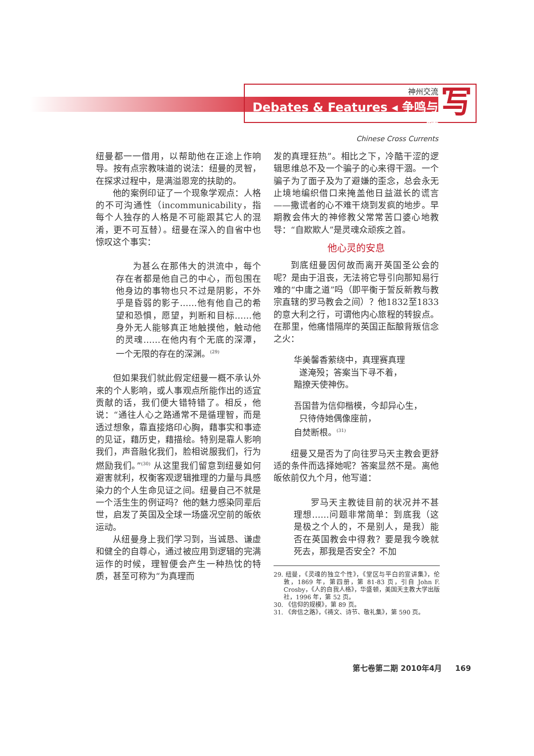神州交流
Debates & Features ◂ 争鸣与特
Chinese Cross Currents
写
纽曼都一一借用，以帮助他在正途上作响导。按有点宗教味道的说法：纽曼的灵智，在探求过程中，是满溢恩宠的扶助的。
他的案例印证了一个现象学观点：人格的不可沟通性（incommunicability，指每个人独存的人格是不可能跟其它人的混淆，更不可互替）。纽曼在深入的自省中也惊叹这个事实：
为甚么在那伟大的洪流中，每个存在者都是他自己的中心，而包围在他身边的事物也只不过是阴影，不外乎是昏弱的影子……他有他自己的希望和恐惧，愿望，判断和目标……他身外无人能够真正地触摸他，触动他的灵魂……在他内有个无底的深潭，一个无限的存在的深渊。<sup>(29)</sup>
但如果我们就此假定纽曼一概不承认外来的个人影响，或人事观点所能作出的适宜贡献的话，我们便大错特错了。相反，他说：“通往人心之路通常不是循理智，而是透过想象，靠直接烙印心胸，藉事实和事迹的见证，藉历史，藉描绘。特别是靠人影响我们，声音融化我们，脸相说服我们，行为燃励我们。”<sup>(30)</sup> 从这里我们留意到纽曼如何避害就利，权衡客观逻辑推理的力量与具感染力的个人生命见证之间。纽曼自己不就是一个活生生的例证吗？他的魅力感染同辈后世，启发了英国及全球一场盛况空前的皈依运动。
从纽曼身上我们学习到，当诚恳、谦虚和健全的自尊心，通过被应用到逻辑的完满运作的时候，理智便会产生一种热忱的特质，甚至可称为“为真理而
发的真理狂热”。相比之下，冷酷干涩的逻辑思维总不及一个骗子的心来得干涸。一个骗子为了面子及为了避嫌的歪念，总会永无止境地编织借口来掩盖他日益滋长的谎言——撒谎者的心不难干烧到发疯的地步。早期教会伟大的神修教父常常苦口婆心地教导：“自欺欺人”是灵魂众顽疾之首。
他心灵的安息
到底纽曼因何故而离开英国圣公会的呢？是由于沮丧，无法将它导引向那知易行难的“中庸之道”吗（即平衡于誓反新教与教宗直辖的罗马教会之间）？他1832至1833的意大利之行，可谓他内心旅程的转捩点。在那里，他痛惜隔岸的英国正酝酿背叛信念之火：
华美馨香萦绕中，真理赛真理
遂淹殁；答案当下寻不着，
黯撩天使神伤。
吾国昔为信仰楷模，今却异心生，
只待侍她偶像座前，
自焚断根。<sup>(31)</sup>
纽曼又是否为了向往罗马天主教会更舒适的条件而选择她呢？答案显然不是。离他皈依前仅九个月，他写道：
罗马天主教徒目前的状况并不甚理想……问题非常简单：到底我（这是极之个人的，不是别人，是我）能否在英国教会中得救？要是我今晚就死去，那我是否安全？不加
29. 纽曼，《灵魂的独立个性》，《堂区与平白的宣讲集》，伦敦，1869 年，第四册，第 81-83 页，引自 John F. Crosby，《人的自我人格》，华盛顿，美国天主教大学出版社，1996 年，第 52 页。
30. 《信仰的规模》，第 89 页。
31. 《奔信之路》，《祷文、诗节、敬礼集》，第 590 页。
第七卷第二期 2010年4月 169